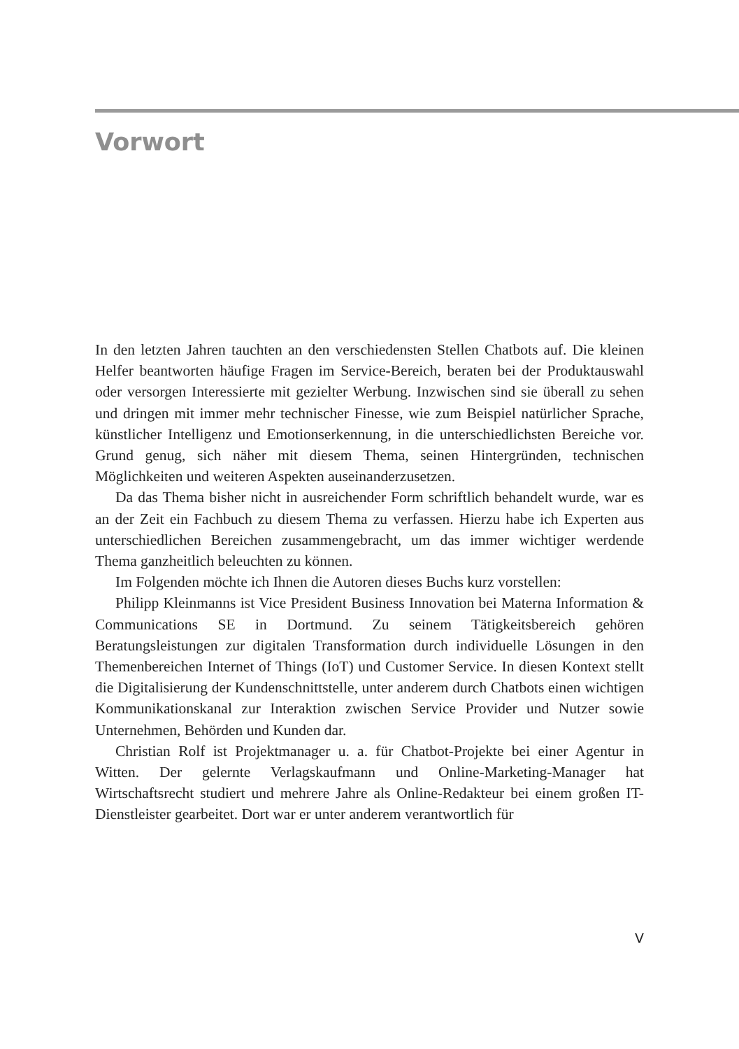Vorwort
In den letzten Jahren tauchten an den verschiedensten Stellen Chatbots auf. Die kleinen Helfer beantworten häufige Fragen im Service-Bereich, beraten bei der Produktauswahl oder versorgen Interessierte mit gezielter Werbung. Inzwischen sind sie überall zu sehen und dringen mit immer mehr technischer Finesse, wie zum Beispiel natürlicher Sprache, künstlicher Intelligenz und Emotions­erkennung, in die unterschiedlichsten Bereiche vor. Grund genug, sich näher mit diesem Thema, seinen Hintergründen, technischen Möglichkeiten und weiteren Aspekten auseinanderzusetzen.
Da das Thema bisher nicht in ausreichender Form schriftlich behandelt wurde, war es an der Zeit ein Fachbuch zu diesem Thema zu verfassen. Hierzu habe ich Experten aus unterschiedlichen Bereichen zusammengebracht, um das immer wichtiger werdende Thema ganzheitlich beleuchten zu können.
Im Folgenden möchte ich Ihnen die Autoren dieses Buchs kurz vorstellen:
Philipp Kleinmanns ist Vice President Business Innovation bei Materna Information & Communications SE in Dortmund. Zu seinem Tätigkeitsbereich gehören Beratungsleistungen zur digitalen Transformation durch individuelle Lösungen in den Themenbereichen Internet of Things (IoT) und Customer Service. In diesen Kontext stellt die Digitalisierung der Kundenschnittstelle, unter anderem durch Chatbots einen wichtigen Kommunikationskanal zur Inter­aktion zwischen Service Provider und Nutzer sowie Unternehmen, Behörden und Kunden dar.
Christian Rolf ist Projektmanager u. a. für Chatbot-Projekte bei einer Agentur in Witten. Der gelernte Verlagskaufmann und Online-Marketing-Manager hat Wirtschaftsrecht studiert und mehrere Jahre als Online-Redakteur bei einem großen IT- Dienstleister gearbeitet. Dort war er unter anderem verantwortlich für
V